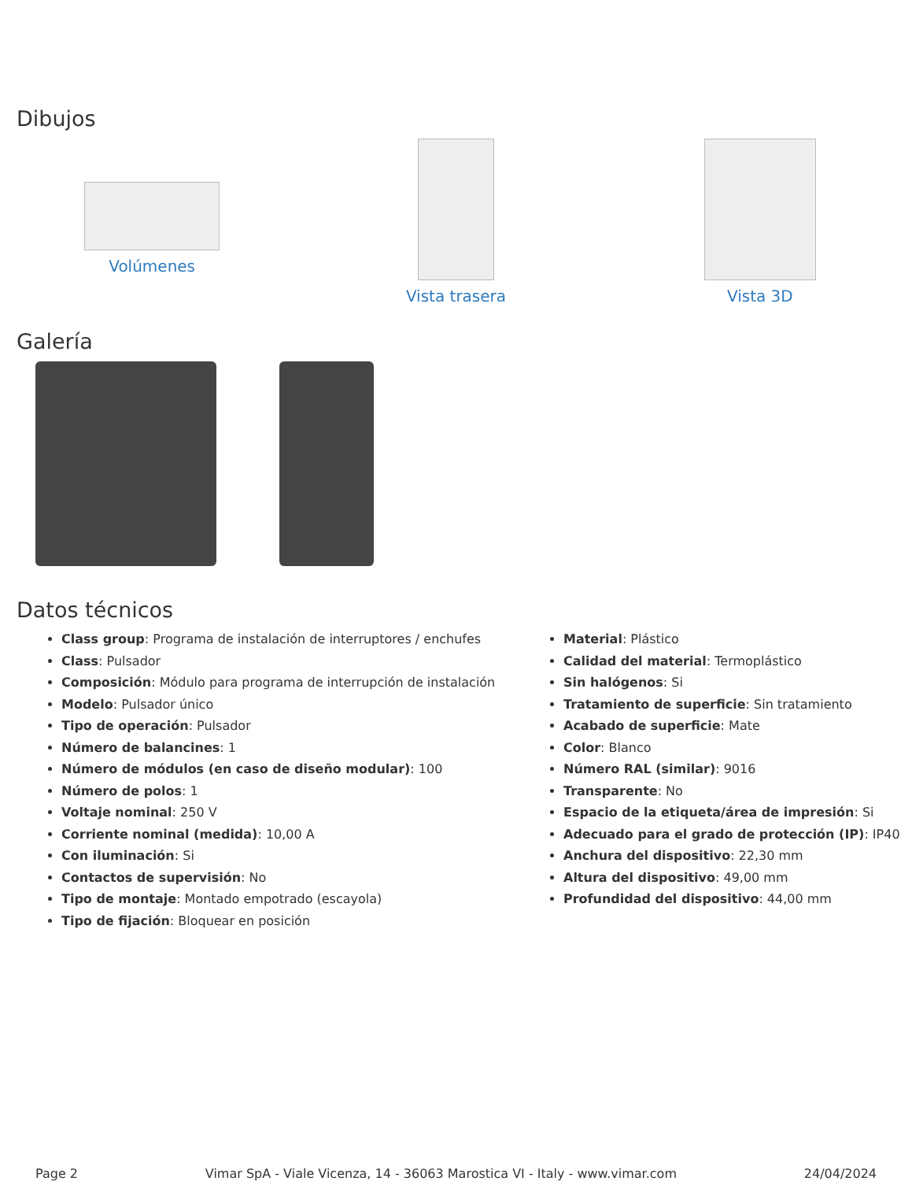Dibujos
Volúmenes Vista trasera Vista 3D
Galería
Datos técnicos
Class group: Programa de instalación de interruptores / enchufes
Class: Pulsador
Composición: Módulo para programa de interrupción de instalación
Modelo: Pulsador único
Tipo de operación: Pulsador
Número de balancines: 1
Número de módulos (en caso de diseño modular): 100
Número de polos: 1
Voltaje nominal: 250 V
Corriente nominal (medida): 10,00 A
Con iluminación: Si
Contactos de supervisión: No
Tipo de montaje: Montado empotrado (escayola)
Tipo de fijación: Bloquear en posición
Material: Plástico
Calidad del material: Termoplástico
Sin halógenos: Si
Tratamiento de superficie: Sin tratamiento
Acabado de superficie: Mate
Color: Blanco
Número RAL (similar): 9016
Transparente: No
Espacio de la etiqueta/área de impresión: Si
Adecuado para el grado de protección (IP): IP40
Anchura del dispositivo: 22,30 mm
Altura del dispositivo: 49,00 mm
Profundidad del dispositivo: 44,00 mm
Page 2 Vimar SpA - Viale Vicenza, 14 - 36063 Marostica VI - Italy - www.vimar.com 24/04/2024